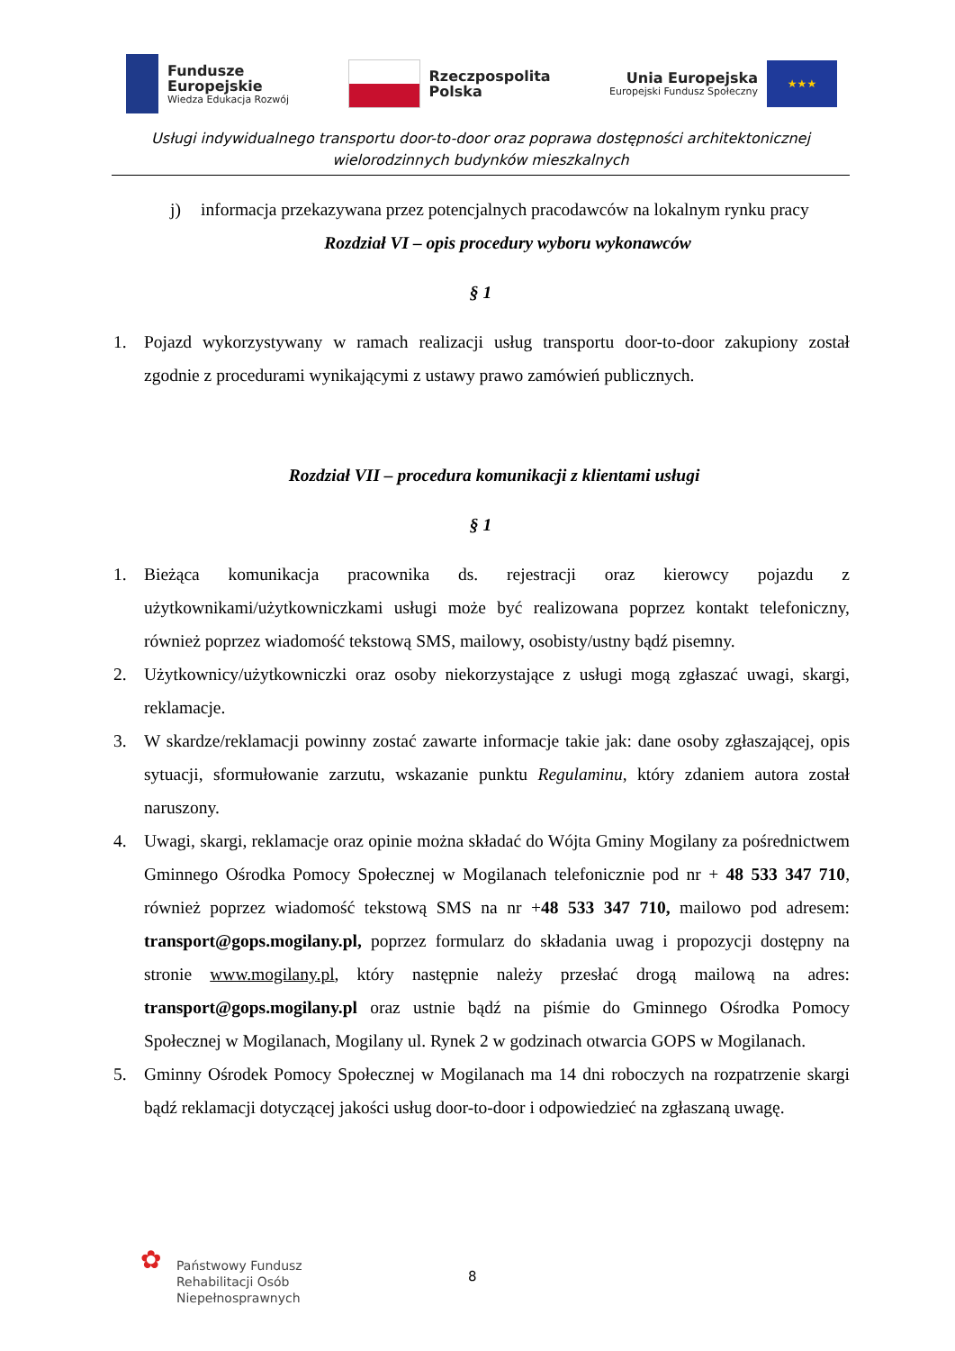Fundusze
Europejskie
Wiedza Edukacja Rozwój
Rzeczpospolita
Polska
Unia Europejska
Europejski Fundusz Społeczny
★★★
Usługi indywidualnego transportu door-to-door oraz poprawa dostępności architektonicznej
wielorodzinnych budynków mieszkalnych
j) informacja przekazywana przez potencjalnych pracodawców na lokalnym rynku pracy
Rozdział VI – opis procedury wyboru wykonawców
§ 1
1. Pojazd wykorzystywany w ramach realizacji usług transportu door-to-door zakupiony został zgodnie z procedurami wynikającymi z ustawy prawo zamówień publicznych.
Rozdział VII – procedura komunikacji z klientami usługi
§ 1
1. Bieżąca komunikacja pracownika ds. rejestracji oraz kierowcy pojazdu z użytkownikami/użytkowniczkami usługi może być realizowana poprzez kontakt telefoniczny, również poprzez wiadomość tekstową SMS, mailowy, osobisty/ustny bądź pisemny.
2. Użytkownicy/użytkowniczki oraz osoby niekorzystające z usługi mogą zgłaszać uwagi, skargi, reklamacje.
3. W skardze/reklamacji powinny zostać zawarte informacje takie jak: dane osoby zgłaszającej, opis sytuacji, sformułowanie zarzutu, wskazanie punktu Regulaminu, który zdaniem autora został naruszony.
4. Uwagi, skargi, reklamacje oraz opinie można składać do Wójta Gminy Mogilany za pośrednictwem Gminnego Ośrodka Pomocy Społecznej w Mogilanach telefonicznie pod nr + 48 533 347 710, również poprzez wiadomość tekstową SMS na nr +48 533 347 710, mailowo pod adresem: transport@gops.mogilany.pl, poprzez formularz do składania uwag i propozycji dostępny na stronie www.mogilany.pl, który następnie należy przesłać drogą mailową na adres: transport@gops.mogilany.pl oraz ustnie bądź na piśmie do Gminnego Ośrodka Pomocy Społecznej w Mogilanach, Mogilany ul. Rynek 2 w godzinach otwarcia GOPS w Mogilanach.
5. Gminny Ośrodek Pomocy Społecznej w Mogilanach ma 14 dni roboczych na rozpatrzenie skargi bądź reklamacji dotyczącej jakości usług door-to-door i odpowiedzieć na zgłaszaną uwagę.
✿
Państwowy Fundusz
Rehabilitacji Osób
Niepełnosprawnych
8